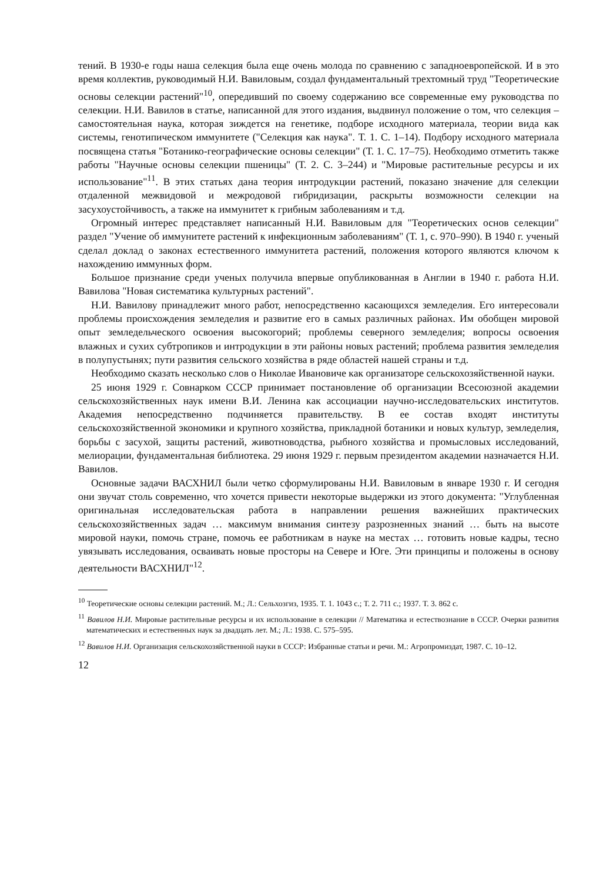тений. В 1930-е годы наша селекция была еще очень молода по сравнению с западноевропейской. И в это время коллектив, руководимый Н.И. Вавиловым, создал фундаментальный трехтомный труд "Теоретические основы селекции растений"<sup>10</sup>, опередивший по своему содержанию все современные ему руководства по селекции. Н.И. Вавилов в статье, написанной для этого издания, выдвинул положение о том, что селекция – самостоятельная наука, которая зиждется на генетике, подборе исходного материала, теории вида как системы, генотипическом иммунитете ("Селекция как наука". Т. 1. С. 1–14). Подбору исходного материала посвящена статья "Ботанико-географические основы селекции" (Т. 1. С. 17–75). Необходимо отметить также работы "Научные основы селекции пшеницы" (Т. 2. С. 3–244) и "Мировые растительные ресурсы и их использование"<sup>11</sup>. В этих статьях дана теория интродукции растений, показано значение для селекции отдаленной межвидовой и межродовой гибридизации, раскрыты возможности селекции на засухоустойчивость, а также на иммунитет к грибным заболеваниям и т.д.
Огромный интерес представляет написанный Н.И. Вавиловым для "Теоретических основ селекции" раздел "Учение об иммунитете растений к инфекционным заболеваниям" (Т. 1, с. 970–990). В 1940 г. ученый сделал доклад о законах естественного иммунитета растений, положения которого являются ключом к нахождению иммунных форм.
Большое признание среди ученых получила впервые опубликованная в Англии в 1940 г. работа Н.И. Вавилова "Новая систематика культурных растений".
Н.И. Вавилову принадлежит много работ, непосредственно касающихся земледелия. Его интересовали проблемы происхождения земледелия и развитие его в самых различных районах. Им обобщен мировой опыт земледельческого освоения высокогорий; проблемы северного земледелия; вопросы освоения влажных и сухих субтропиков и интродукции в эти районы новых растений; проблема развития земледелия в полупустынях; пути развития сельского хозяйства в ряде областей нашей страны и т.д.
Необходимо сказать несколько слов о Николае Ивановиче как организаторе сельскохозяйственной науки.
25 июня 1929 г. Совнарком СССР принимает постановление об организации Всесоюзной академии сельскохозяйственных наук имени В.И. Ленина как ассоциации научно-исследовательских институтов. Академия непосредственно подчиняется правительству. В ее состав входят институты сельскохозяйственной экономики и крупного хозяйства, прикладной ботаники и новых культур, земледелия, борьбы с засухой, защиты растений, животноводства, рыбного хозяйства и промысловых исследований, мелиорации, фундаментальная библиотека. 29 июня 1929 г. первым президентом академии назначается Н.И. Вавилов.
Основные задачи ВАСХНИЛ были четко сформулированы Н.И. Вавиловым в январе 1930 г. И сегодня они звучат столь современно, что хочется привести некоторые выдержки из этого документа: "Углубленная оригинальная исследовательская работа в направлении решения важнейших практических сельскохозяйственных задач … максимум внимания синтезу разрозненных знаний … быть на высоте мировой науки, помочь стране, помочь ее работникам в науке на местах … готовить новые кадры, тесно увязывать исследования, осваивать новые просторы на Севере и Юге. Эти принципы и положены в основу деятельности ВАСХНИЛ"<sup>12</sup>.
<sup>10</sup> Теоретические основы селекции растений. М.; Л.: Сельхозгиз, 1935. Т. 1. 1043 с.; Т. 2. 711 с.; 1937. Т. 3. 862 с.
<sup>11</sup> Вавилов Н.И. Мировые растительные ресурсы и их использование в селекции // Математика и естествознание в СССР. Очерки развития математических и естественных наук за двадцать лет. М.; Л.: 1938. С. 575–595.
<sup>12</sup> Вавилов Н.И. Организация сельскохозяйственной науки в СССР: Избранные статьи и речи. М.: Агропромиздат, 1987. С. 10–12.
12